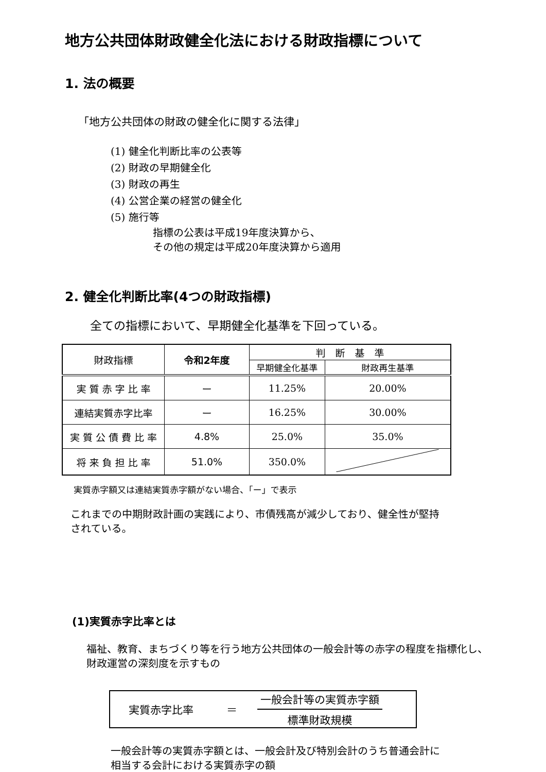地方公共団体財政健全化法における財政指標について
1. 法の概要
「地方公共団体の財政の健全化に関する法律」
(1) 健全化判断比率の公表等
(2) 財政の早期健全化
(3) 財政の再生
(4) 公営企業の経営の健全化
(5) 施行等
指標の公表は平成19年度決算から、
その他の規定は平成20年度決算から適用
2. 健全化判断比率(4つの財政指標)
全ての指標において、早期健全化基準を下回っている。
| 財政指標 | 令和2年度 | 判 断 基 準 | |
| --- | --- | --- | --- |
| | | 早期健全化基準 | 財政再生基準 |
| 実 質 赤 字 比 率 | ー | 11.25% | 20.00% |
| 連結実質赤字比率 | ー | 16.25% | 30.00% |
| 実 質 公 債 費 比 率 | 4.8% | 25.0% | 35.0% |
| 将 来 負 担 比 率 | 51.0% | 350.0% | |
実質赤字額又は連結実質赤字額がない場合、「ー」で表示
これまでの中期財政計画の実践により、市債残高が減少しており、健全性が堅持
されている。
(1)実質赤字比率とは
福祉、教育、まちづくり等を行う地方公共団体の一般会計等の赤字の程度を指標化し、
財政運営の深刻度を示すもの
実質赤字比率 ＝ 一般会計等の実質赤字額
標準財政規模
一般会計等の実質赤字額とは、一般会計及び特別会計のうち普通会計に
相当する会計における実質赤字の額